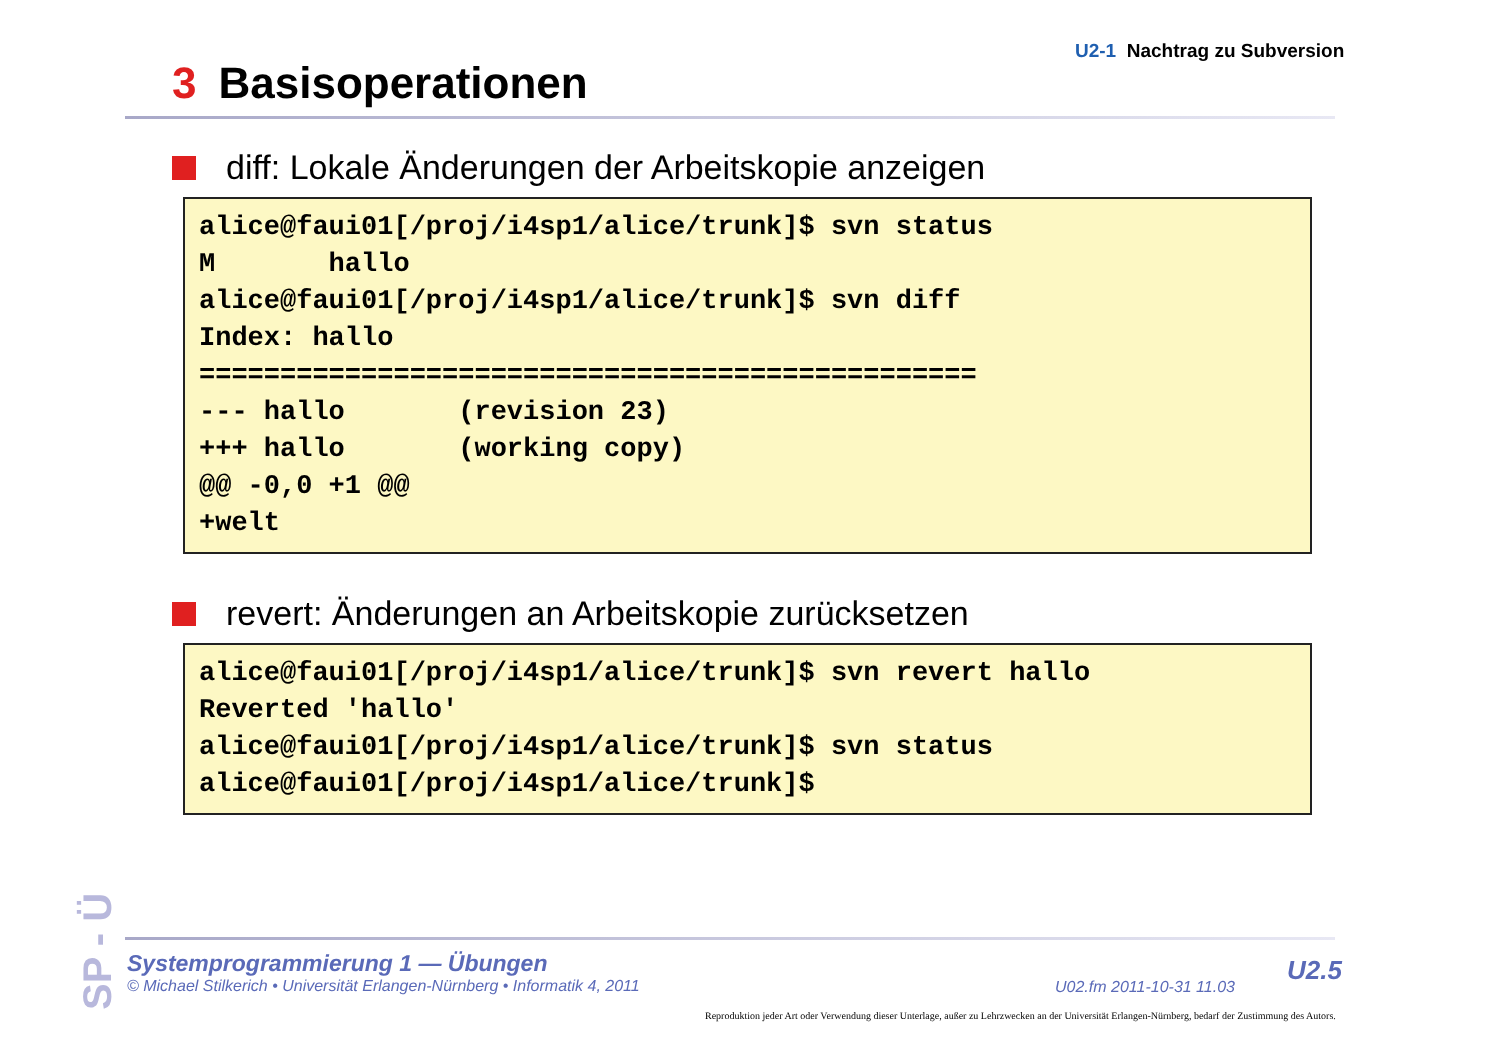U2-1 Nachtrag zu Subversion
3 Basisoperationen
diff: Lokale Änderungen der Arbeitskopie anzeigen
alice@faui01[/proj/i4sp1/alice/trunk]$ svn status
M       hallo
alice@faui01[/proj/i4sp1/alice/trunk]$ svn diff
Index: hallo
================================================
--- hallo       (revision 23)
+++ hallo       (working copy)
@@ -0,0 +1 @@
+welt
revert: Änderungen an Arbeitskopie zurücksetzen
alice@faui01[/proj/i4sp1/alice/trunk]$ svn revert hallo
Reverted 'hallo'
alice@faui01[/proj/i4sp1/alice/trunk]$ svn status
alice@faui01[/proj/i4sp1/alice/trunk]$
SP - Ü
Systemprogrammierung 1 — Übungen
© Michael Stilkerich • Universität Erlangen-Nürnberg • Informatik 4, 2011
U02.fm 2011-10-31 11.03
U2.5
Reproduktion jeder Art oder Verwendung dieser Unterlage, außer zu Lehrzwecken an der Universität Erlangen-Nürnberg, bedarf der Zustimmung des Autors.